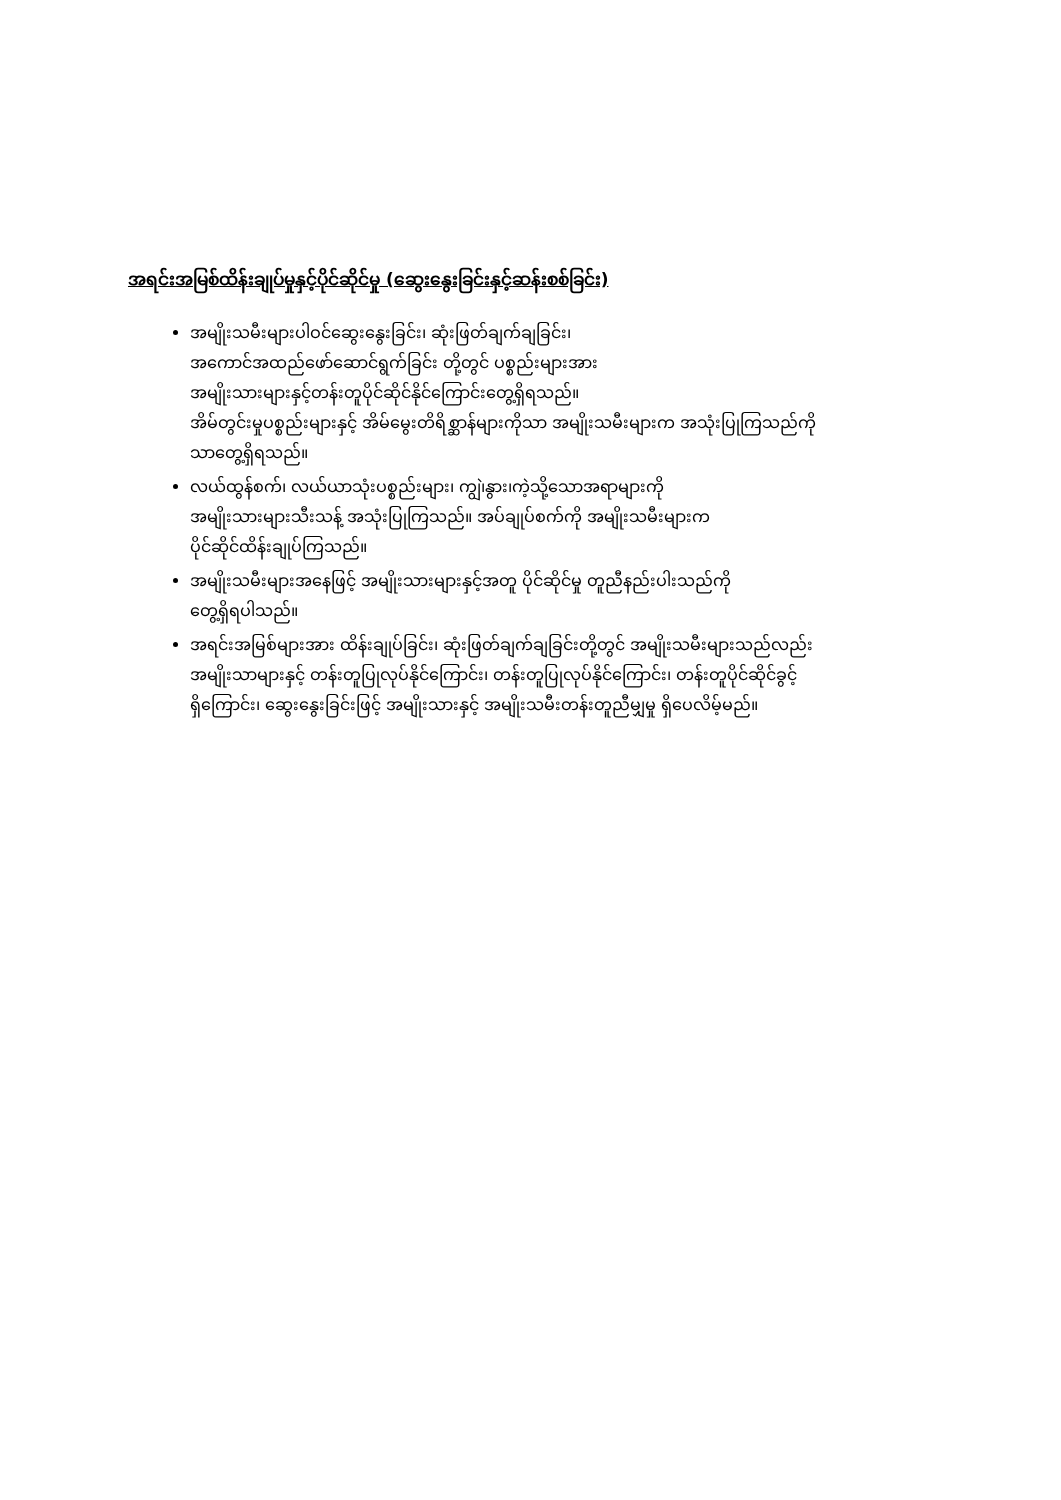အရင်းအမြစ်ထိန်းချုပ်မှုနှင့်ပိုင်ဆိုင်မှု (ဆွေးနွေးခြင်းနှင့်ဆန်းစစ်ခြင်း)
အမျိုးသမီးများပါဝင်ဆွေးနွေးခြင်း၊ ဆုံးဖြတ်ချက်ချခြင်း၊
အကောင်အထည်ဖော်ဆောင်ရွက်ခြင်း တို့တွင် ပစ္စည်းများအား
အမျိုးသားများနှင့်တန်းတူပိုင်ဆိုင်နိုင်ကြောင်းတွေ့ရှိရသည်။
အိမ်တွင်းမှုပစ္စည်းများနှင့် အိမ်မွေးတိရိစ္ဆာန်များကိုသာ အမျိုးသမီးများက အသုံးပြုကြသည်ကို
သာတွေ့ရှိရသည်။
လယ်ထွန်စက်၊ လယ်ယာသုံးပစ္စည်းများ၊ ကျွဲ၊နွား၊ကဲ့သို့သောအရာများကို
အမျိုးသားများသီးသန့် အသုံးပြုကြသည်။ အပ်ချုပ်စက်ကို အမျိုးသမီးများက
ပိုင်ဆိုင်ထိန်းချုပ်ကြသည်။
အမျိုးသမီးများအနေဖြင့် အမျိုးသားများနှင့်အတူ ပိုင်ဆိုင်မှု တူညီနည်းပါးသည်ကို
တွေ့ရှိရပါသည်။
အရင်းအမြစ်များအား ထိန်းချုပ်ခြင်း၊ ဆုံးဖြတ်ချက်ချခြင်းတို့တွင် အမျိုးသမီးများသည်လည်း
အမျိုးသာများနှင့် တန်းတူပြုလုပ်နိုင်ကြောင်း၊ တန်းတူပြုလုပ်နိုင်ကြောင်း၊ တန်းတူပိုင်ဆိုင်ခွင့်
ရှိကြောင်း၊ ဆွေးနွေးခြင်းဖြင့် အမျိုးသားနှင့် အမျိုးသမီးတန်းတူညီမျှမှု ရှိပေလိမ့်မည်။